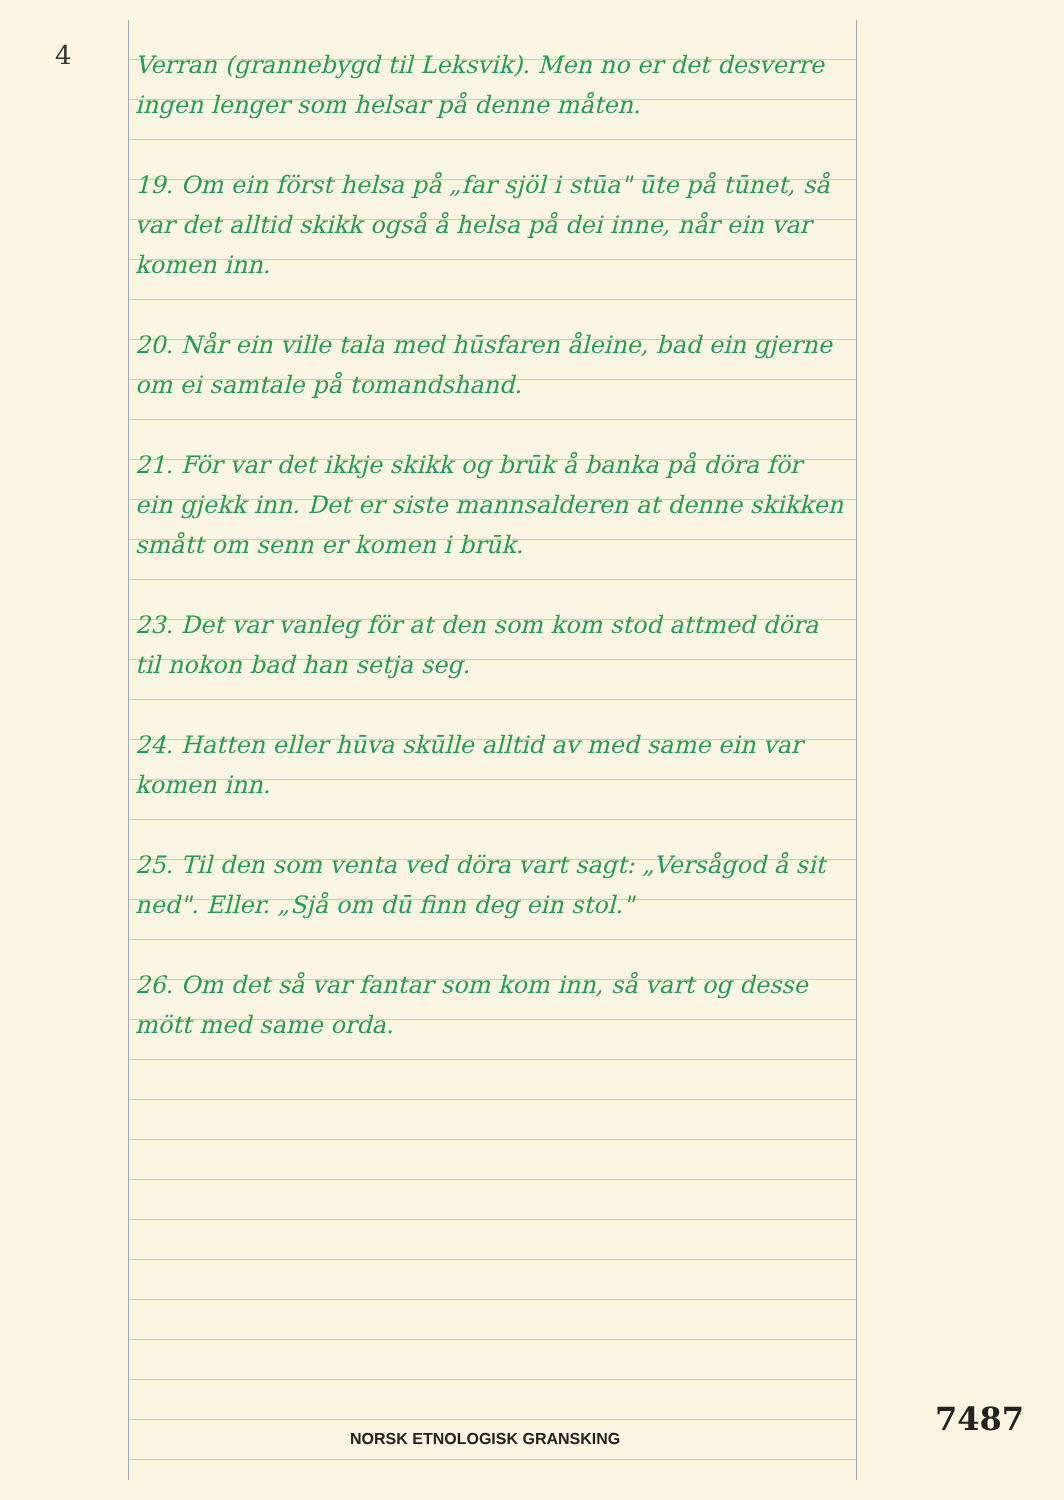4
Verran (grannebygd til Leksvik). Men no er det desverre ingen lenger som helsar på denne måten.
19. Om ein först helsa på „far sjöl i stūa" ūte på tūnet, så var det alltid skikk også å helsa på dei inne, når ein var komen inn.
20. Når ein ville tala med hūsfaren åleine, bad ein gjerne om ei samtale på tomandshand.
21. För var det ikkje skikk og brūk å banka på döra för ein gjekk inn. Det er siste mannsalderen at denne skikken smått om senn er komen i brūk.
23. Det var vanleg för at den som kom stod attmed döra til nokon bad han setja seg.
24. Hatten eller hūva skūlle alltid av med same ein var komen inn.
25. Til den som venta ved döra vart sagt: „Versågod å sit ned". Eller. „Sjå om dū finn deg ein stol."
26. Om det så var fantar som kom inn, så vart og desse mött med same orda.
7487
NORSK ETNOLOGISK GRANSKING